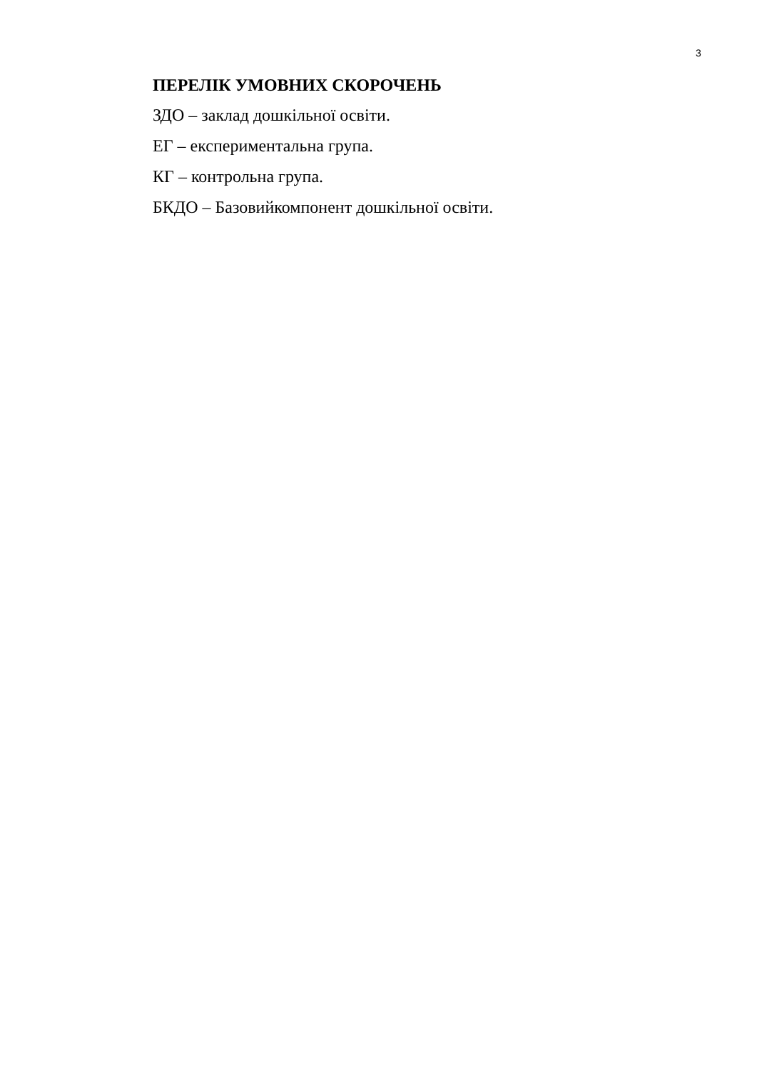3
ПЕРЕЛІК УМОВНИХ СКОРОЧЕНЬ
ЗДО – заклад дошкільної освіти.
ЕГ – експериментальна група.
КГ – контрольна група.
БКДО – Базовийкомпонент дошкільної освіти.